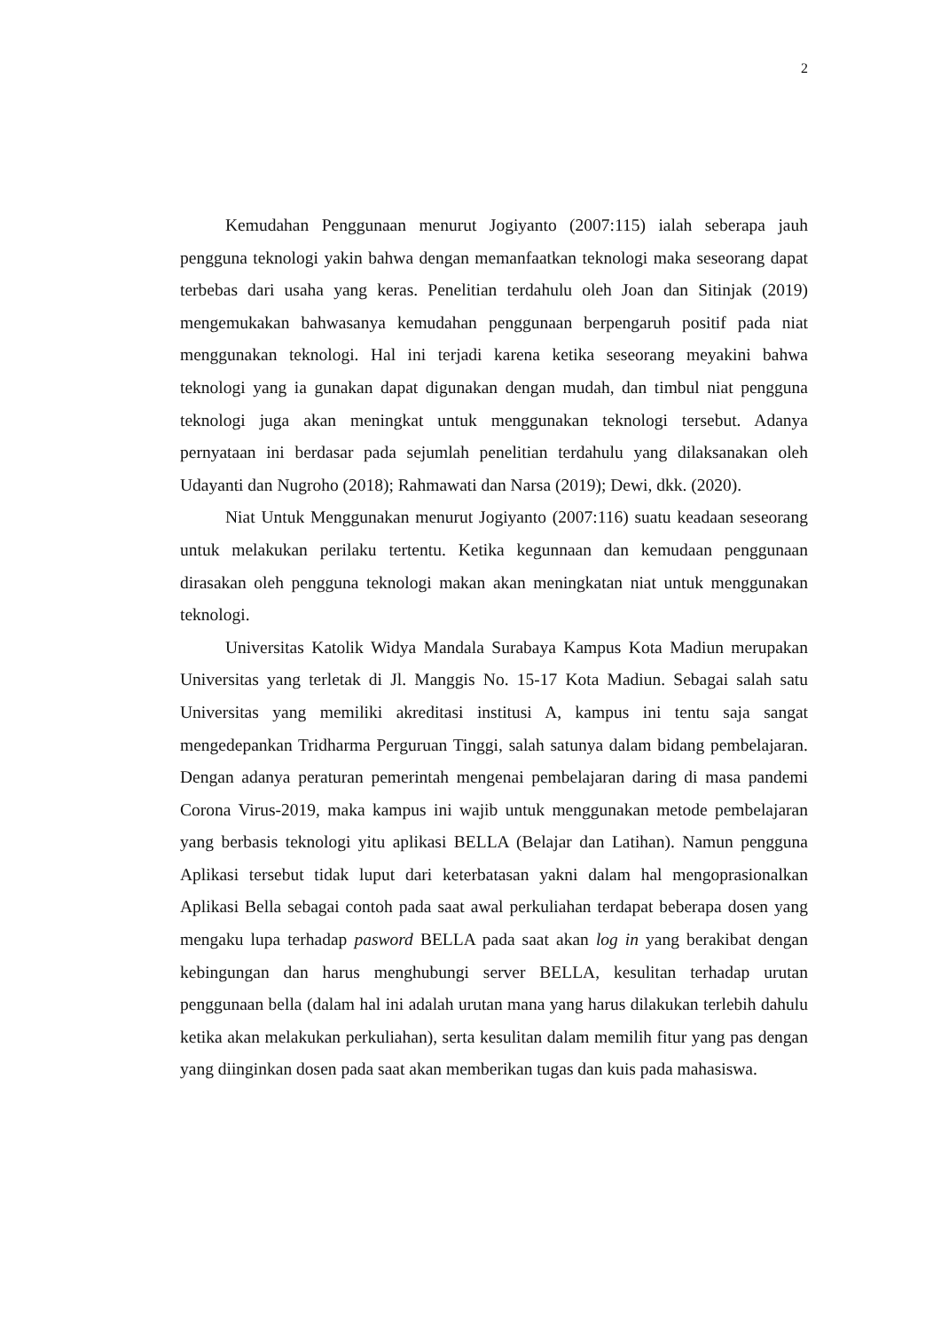2
Kemudahan Penggunaan menurut Jogiyanto (2007:115) ialah seberapa jauh pengguna teknologi yakin bahwa dengan memanfaatkan teknologi maka seseorang dapat terbebas dari usaha yang keras. Penelitian terdahulu oleh Joan dan Sitinjak (2019) mengemukakan bahwasanya kemudahan penggunaan berpengaruh positif pada niat menggunakan teknologi. Hal ini terjadi karena ketika seseorang meyakini bahwa teknologi yang ia gunakan dapat digunakan dengan mudah, dan timbul niat pengguna teknologi juga akan meningkat untuk menggunakan teknologi tersebut. Adanya pernyataan ini berdasar pada sejumlah penelitian terdahulu yang dilaksanakan oleh Udayanti dan Nugroho (2018); Rahmawati dan Narsa (2019); Dewi, dkk. (2020).
Niat Untuk Menggunakan menurut Jogiyanto (2007:116) suatu keadaan seseorang untuk melakukan perilaku tertentu. Ketika kegunnaan dan kemudaan penggunaan dirasakan oleh pengguna teknologi makan akan meningkatan niat untuk menggunakan teknologi.
Universitas Katolik Widya Mandala Surabaya Kampus Kota Madiun merupakan Universitas yang terletak di Jl. Manggis No. 15-17 Kota Madiun. Sebagai salah satu Universitas yang memiliki akreditasi institusi A, kampus ini tentu saja sangat mengedepankan Tridharma Perguruan Tinggi, salah satunya dalam bidang pembelajaran. Dengan adanya peraturan pemerintah mengenai pembelajaran daring di masa pandemi Corona Virus-2019, maka kampus ini wajib untuk menggunakan metode pembelajaran yang berbasis teknologi yitu aplikasi BELLA (Belajar dan Latihan). Namun pengguna Aplikasi tersebut tidak luput dari keterbatasan yakni dalam hal mengoprasionalkan Aplikasi Bella sebagai contoh pada saat awal perkuliahan terdapat beberapa dosen yang mengaku lupa terhadap pasword BELLA pada saat akan log in yang berakibat dengan kebingungan dan harus menghubungi server BELLA, kesulitan terhadap urutan penggunaan bella (dalam hal ini adalah urutan mana yang harus dilakukan terlebih dahulu ketika akan melakukan perkuliahan), serta kesulitan dalam memilih fitur yang pas dengan yang diinginkan dosen pada saat akan memberikan tugas dan kuis pada mahasiswa.